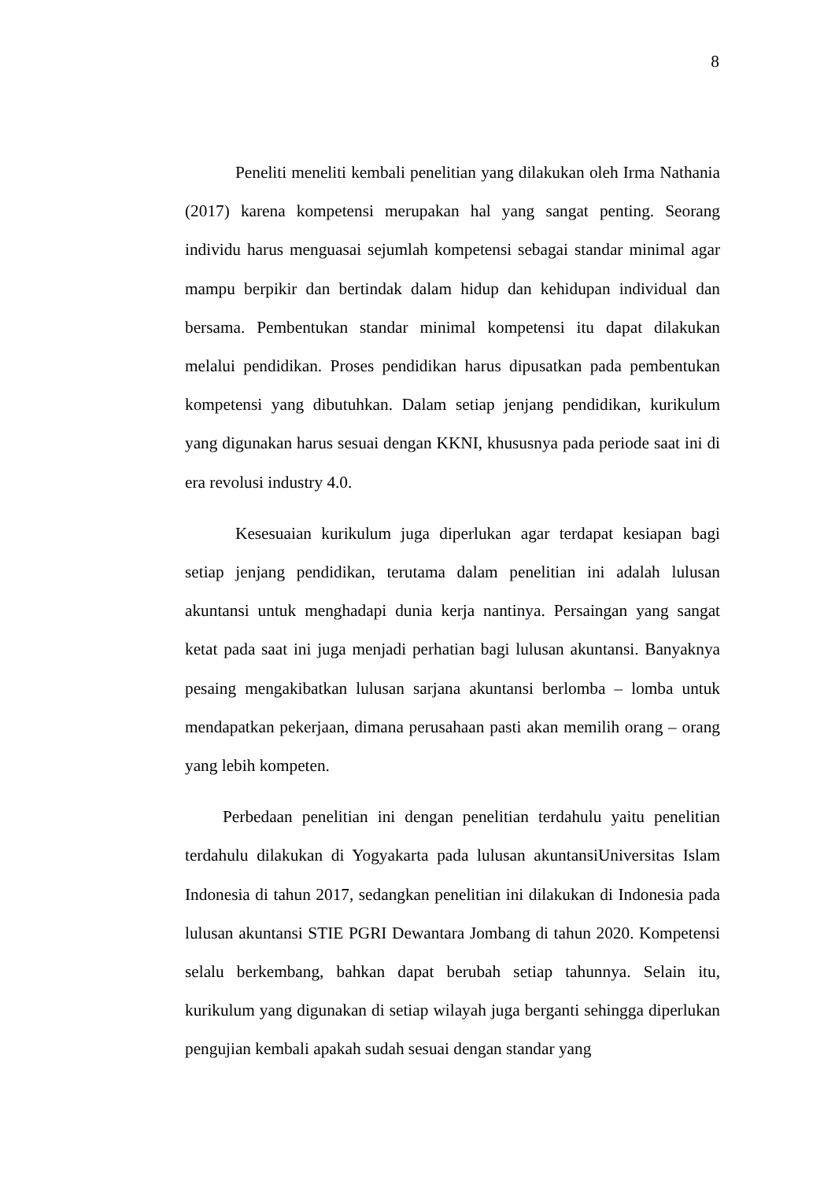8
Peneliti meneliti kembali penelitian yang dilakukan oleh Irma Nathania (2017) karena kompetensi merupakan hal yang sangat penting. Seorang individu harus menguasai sejumlah kompetensi sebagai standar minimal agar mampu berpikir dan bertindak dalam hidup dan kehidupan individual dan bersama. Pembentukan standar minimal kompetensi itu dapat dilakukan melalui pendidikan. Proses pendidikan harus dipusatkan pada pembentukan kompetensi yang dibutuhkan. Dalam setiap jenjang pendidikan, kurikulum yang digunakan harus sesuai dengan KKNI, khususnya pada periode saat ini di era revolusi industry 4.0.
Kesesuaian kurikulum juga diperlukan agar terdapat kesiapan bagi setiap jenjang pendidikan, terutama dalam penelitian ini adalah lulusan akuntansi untuk menghadapi dunia kerja nantinya. Persaingan yang sangat ketat pada saat ini juga menjadi perhatian bagi lulusan akuntansi. Banyaknya pesaing mengakibatkan lulusan sarjana akuntansi berlomba – lomba untuk mendapatkan pekerjaan, dimana perusahaan pasti akan memilih orang – orang yang lebih kompeten.
Perbedaan penelitian ini dengan penelitian terdahulu yaitu penelitian terdahulu dilakukan di Yogyakarta pada lulusan akuntansiUniversitas Islam Indonesia di tahun 2017, sedangkan penelitian ini dilakukan di Indonesia pada lulusan akuntansi STIE PGRI Dewantara Jombang di tahun 2020. Kompetensi selalu berkembang, bahkan dapat berubah setiap tahunnya. Selain itu, kurikulum yang digunakan di setiap wilayah juga berganti sehingga diperlukan pengujian kembali apakah sudah sesuai dengan standar yang